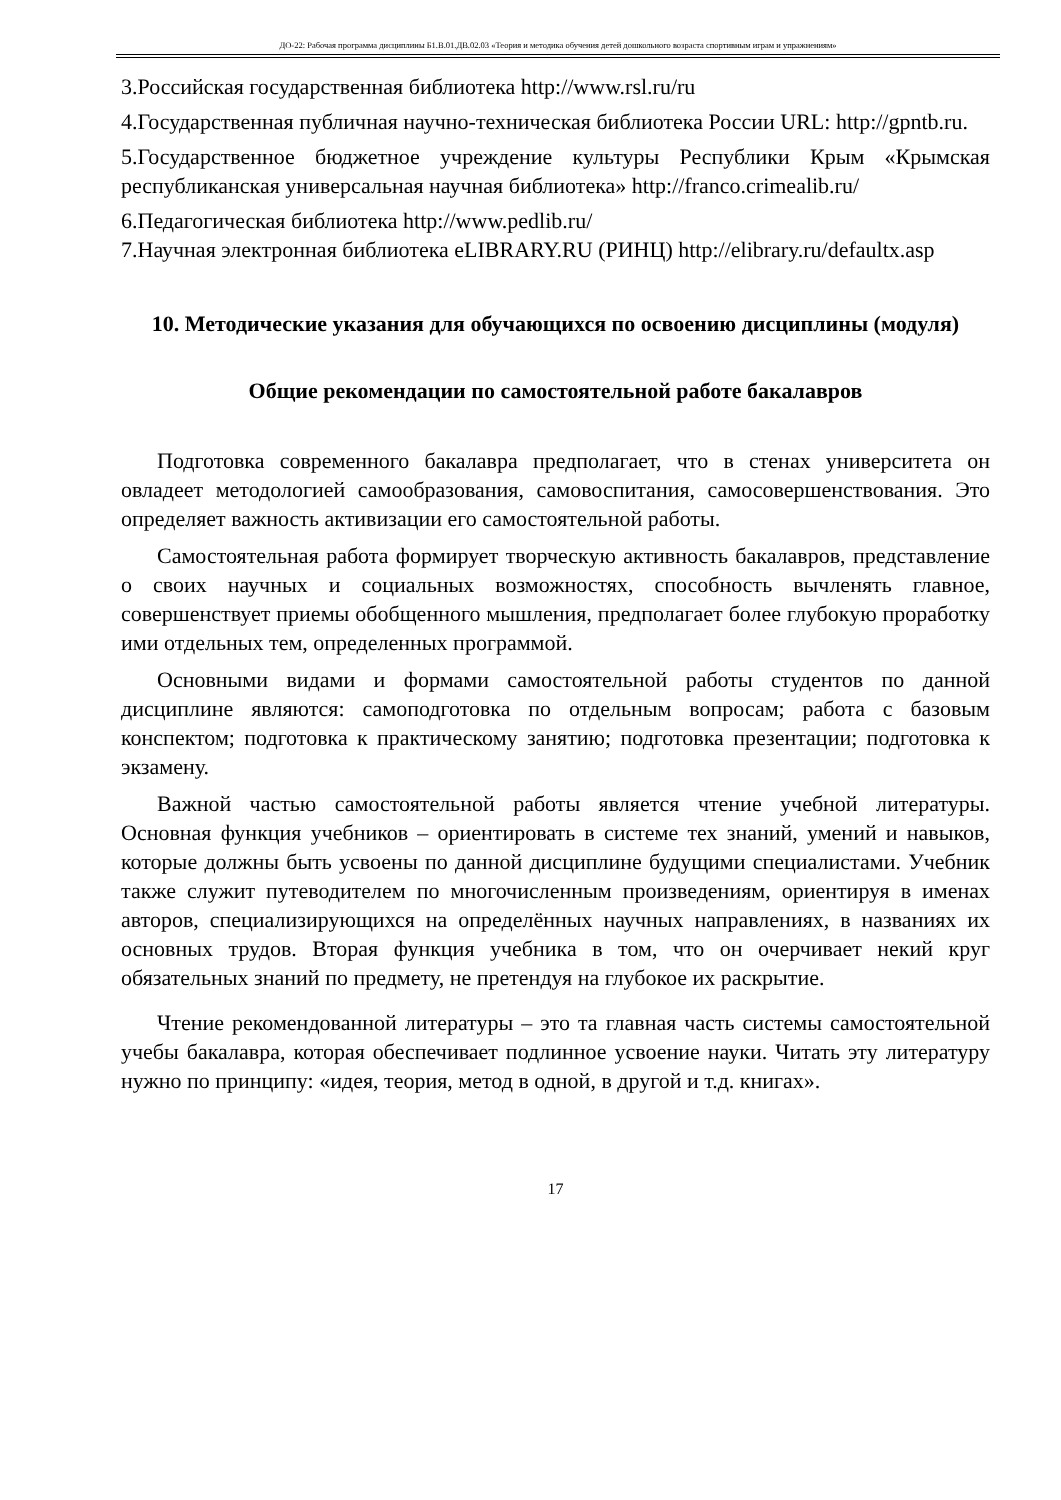ДО-22: Рабочая программа дисциплины Б1.В.01.ДВ.02.03 «Теория и методика обучения детей дошкольного возраста спортивным играм и упражнениям»
3.Российская государственная библиотека http://www.rsl.ru/ru
4.Государственная публичная научно-техническая библиотека России URL: http://gpntb.ru.
5.Государственное бюджетное учреждение культуры Республики Крым «Крымская республиканская универсальная научная библиотека» http://franco.crimealib.ru/
6.Педагогическая библиотека http://www.pedlib.ru/
7.Научная электронная библиотека eLIBRARY.RU (РИНЦ) http://elibrary.ru/defaultx.asp
10. Методические указания для обучающихся по освоению дисциплины (модуля)
Общие рекомендации по самостоятельной работе бакалавров
Подготовка современного бакалавра предполагает, что в стенах университета он овладеет методологией самообразования, самовоспитания, самосовершенствования. Это определяет важность активизации его самостоятельной работы.
Самостоятельная работа формирует творческую активность бакалавров, представление о своих научных и социальных возможностях, способность вычленять главное, совершенствует приемы обобщенного мышления, предполагает более глубокую проработку ими отдельных тем, определенных программой.
Основными видами и формами самостоятельной работы студентов по данной дисциплине являются: самоподготовка по отдельным вопросам; работа с базовым конспектом; подготовка к практическому занятию; подготовка презентации; подготовка к экзамену.
Важной частью самостоятельной работы является чтение учебной литературы. Основная функция учебников – ориентировать в системе тех знаний, умений и навыков, которые должны быть усвоены по данной дисциплине будущими специалистами. Учебник также служит путеводителем по многочисленным произведениям, ориентируя в именах авторов, специализирующихся на определённых научных направлениях, в названиях их основных трудов. Вторая функция учебника в том, что он очерчивает некий круг обязательных знаний по предмету, не претендуя на глубокое их раскрытие.
Чтение рекомендованной литературы – это та главная часть системы самостоятельной учебы бакалавра, которая обеспечивает подлинное усвоение науки. Читать эту литературу нужно по принципу: «идея, теория, метод в одной, в другой и т.д. книгах».
17